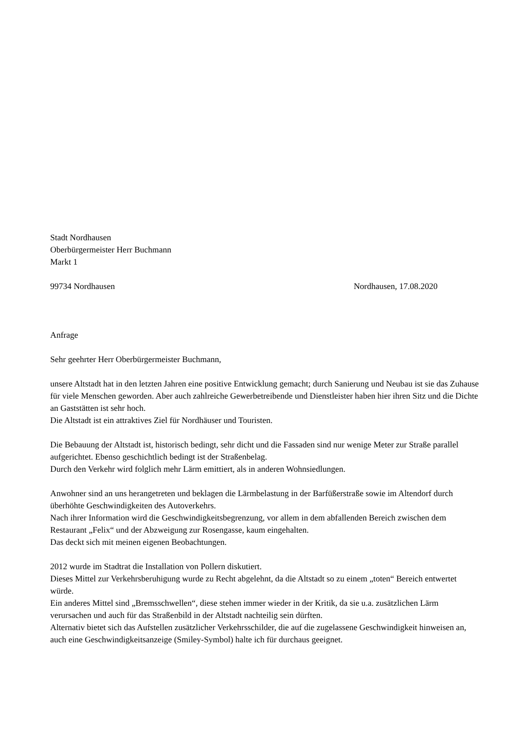Stadt Nordhausen
Oberbürgermeister Herr Buchmann
Markt 1
99734 Nordhausen Nordhausen, 17.08.2020
Anfrage
Sehr geehrter Herr Oberbürgermeister Buchmann,
unsere Altstadt hat in den letzten Jahren eine positive Entwicklung gemacht; durch Sanierung und Neubau ist sie das Zuhause für viele Menschen geworden. Aber auch zahlreiche Gewerbetreibende und Dienstleister haben hier ihren Sitz und die Dichte an Gaststätten ist sehr hoch.
Die Altstadt ist ein attraktives Ziel für Nordhäuser und Touristen.
Die Bebauung der Altstadt ist, historisch bedingt, sehr dicht und die Fassaden sind nur wenige Meter zur Straße parallel aufgerichtet. Ebenso geschichtlich bedingt ist der Straßenbelag.
Durch den Verkehr wird folglich mehr Lärm emittiert, als in anderen Wohnsiedlungen.
Anwohner sind an uns herangetreten und beklagen die Lärmbelastung in der Barfüßerstraße sowie im Altendorf durch überhöhte Geschwindigkeiten des Autoverkehrs.
Nach ihrer Information wird die Geschwindigkeitsbegrenzung, vor allem in dem abfallenden Bereich zwischen dem Restaurant „Felix“ und der Abzweigung zur Rosengasse, kaum eingehalten.
Das deckt sich mit meinen eigenen Beobachtungen.
2012 wurde im Stadtrat die Installation von Pollern diskutiert.
Dieses Mittel zur Verkehrsberuhigung wurde zu Recht abgelehnt, da die Altstadt so zu einem „toten“ Bereich entwertet würde.
Ein anderes Mittel sind „Bremsschwellen“, diese stehen immer wieder in der Kritik, da sie u.a. zusätzlichen Lärm verursachen und auch für das Straßenbild in der Altstadt nachteilig sein dürften.
Alternativ bietet sich das Aufstellen zusätzlicher Verkehrsschilder, die auf die zugelassene Geschwindigkeit hinweisen an, auch eine Geschwindigkeitsanzeige (Smiley-Symbol) halte ich für durchaus geeignet.